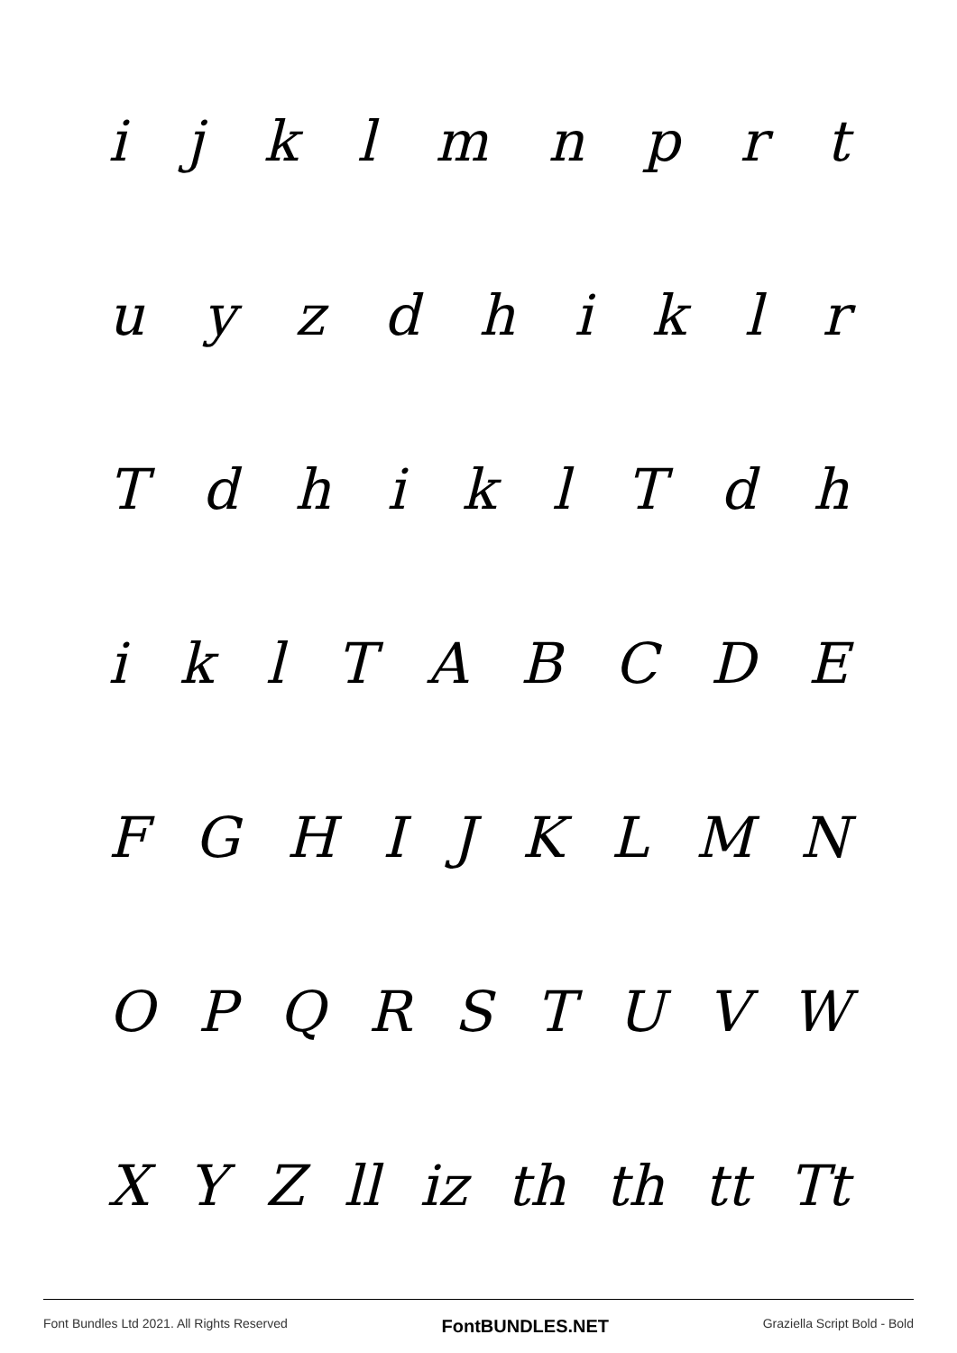ijklmnprt
uyzdhiklr
TdhiklTdh
iklTABCDE
FGHIJKLMN
OPQRSTUVW
XYZ ll iz th th tt Tt
Font Bundles Ltd 2021. All Rights Reserved FontBUNDLES.NET Graziella Script Bold - Bold